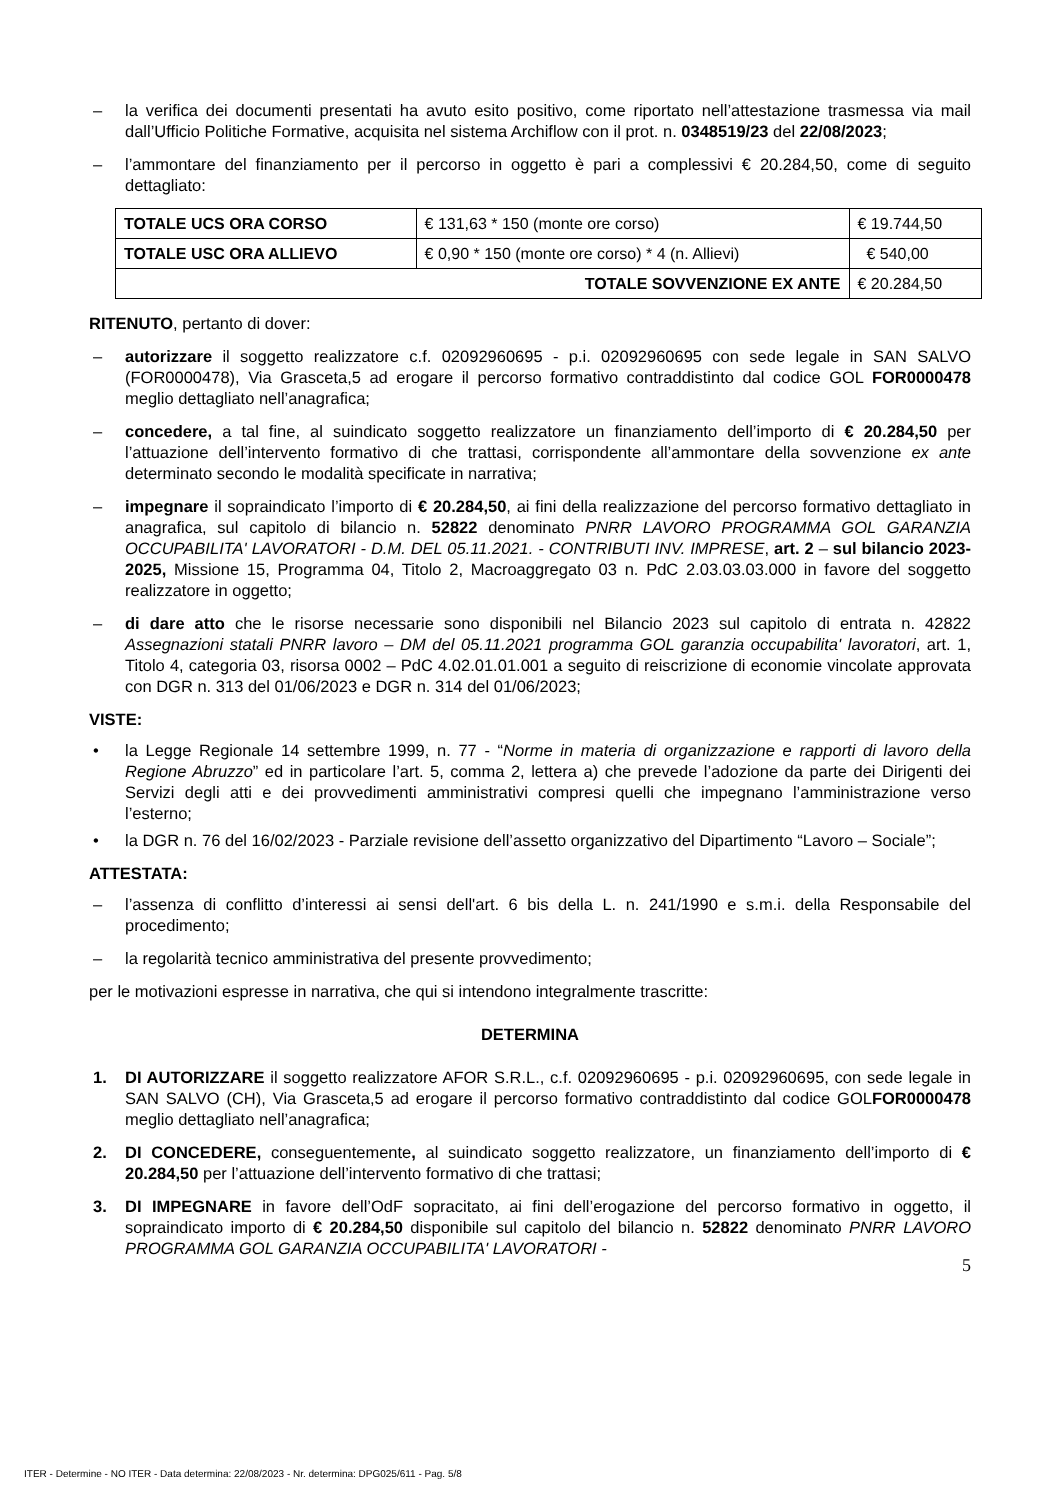– la verifica dei documenti presentati ha avuto esito positivo, come riportato nell’attestazione trasmessa via mail dall’Ufficio Politiche Formative, acquisita nel sistema Archiflow con il prot. n. 0348519/23 del 22/08/2023;
– l’ammontare del finanziamento per il percorso in oggetto è pari a complessivi € 20.284,50, come di seguito dettagliato:
| TOTALE UCS ORA CORSO | € 131,63 * 150 (monte ore corso) | € 19.744,50 |
| TOTALE USC ORA ALLIEVO | € 0,90 * 150 (monte ore corso) * 4 (n. Allievi) | € 540,00 |
| TOTALE SOVVENZIONE EX ANTE | | € 20.284,50 |
RITENUTO, pertanto di dover:
– autorizzare il soggetto realizzatore c.f. 02092960695 - p.i. 02092960695 con sede legale in SAN SALVO (FOR0000478), Via Grasceta,5 ad erogare il percorso formativo contraddistinto dal codice GOL FOR0000478 meglio dettagliato nell’anagrafica;
– concedere, a tal fine, al suindicato soggetto realizzatore un finanziamento dell’importo di € 20.284,50 per l’attuazione dell’intervento formativo di che trattasi, corrispondente all’ammontare della sovvenzione ex ante determinato secondo le modalità specificate in narrativa;
– impegnare il sopraindicato l’importo di € 20.284,50, ai fini della realizzazione del percorso formativo dettagliato in anagrafica, sul capitolo di bilancio n. 52822 denominato PNRR LAVORO PROGRAMMA GOL GARANZIA OCCUPABILITA' LAVORATORI - D.M. DEL 05.11.2021. - CONTRIBUTI INV. IMPRESE, art. 2 – sul bilancio 2023-2025, Missione 15, Programma 04, Titolo 2, Macroaggregato 03 n. PdC 2.03.03.03.000 in favore del soggetto realizzatore in oggetto;
– di dare atto che le risorse necessarie sono disponibili nel Bilancio 2023 sul capitolo di entrata n. 42822 Assegnazioni statali PNRR lavoro – DM del 05.11.2021 programma GOL garanzia occupabilita' lavoratori, art. 1, Titolo 4, categoria 03, risorsa 0002 – PdC 4.02.01.01.001 a seguito di reiscrizione di economie vincolate approvata con DGR n. 313 del 01/06/2023 e DGR n. 314 del 01/06/2023;
VISTE:
• la Legge Regionale 14 settembre 1999, n. 77 - “Norme in materia di organizzazione e rapporti di lavoro della Regione Abruzzo” ed in particolare l’art. 5, comma 2, lettera a) che prevede l’adozione da parte dei Dirigenti dei Servizi degli atti e dei provvedimenti amministrativi compresi quelli che impegnano l’amministrazione verso l’esterno;
• la DGR n. 76 del 16/02/2023 - Parziale revisione dell’assetto organizzativo del Dipartimento “Lavoro – Sociale”;
ATTESTATA:
– l’assenza di conflitto d’interessi ai sensi dell'art. 6 bis della L. n. 241/1990 e s.m.i. della Responsabile del procedimento;
– la regolarità tecnico amministrativa del presente provvedimento;
per le motivazioni espresse in narrativa, che qui si intendono integralmente trascritte:
DETERMINA
1. DI AUTORIZZARE il soggetto realizzatore AFOR S.R.L., c.f. 02092960695 - p.i. 02092960695, con sede legale in SAN SALVO (CH), Via Grasceta,5 ad erogare il percorso formativo contraddistinto dal codice GOLFOR0000478 meglio dettagliato nell’anagrafica;
2. DI CONCEDERE, conseguentemente, al suindicato soggetto realizzatore, un finanziamento dell’importo di € 20.284,50 per l’attuazione dell’intervento formativo di che trattasi;
3. DI IMPEGNARE in favore dell’OdF sopracitato, ai fini dell’erogazione del percorso formativo in oggetto, il sopraindicato importo di € 20.284,50 disponibile sul capitolo del bilancio n. 52822 denominato PNRR LAVORO PROGRAMMA GOL GARANZIA OCCUPABILITA' LAVORATORI -
5
ITER - Determine - NO ITER - Data determina: 22/08/2023 - Nr. determina: DPG025/611 - Pag. 5/8